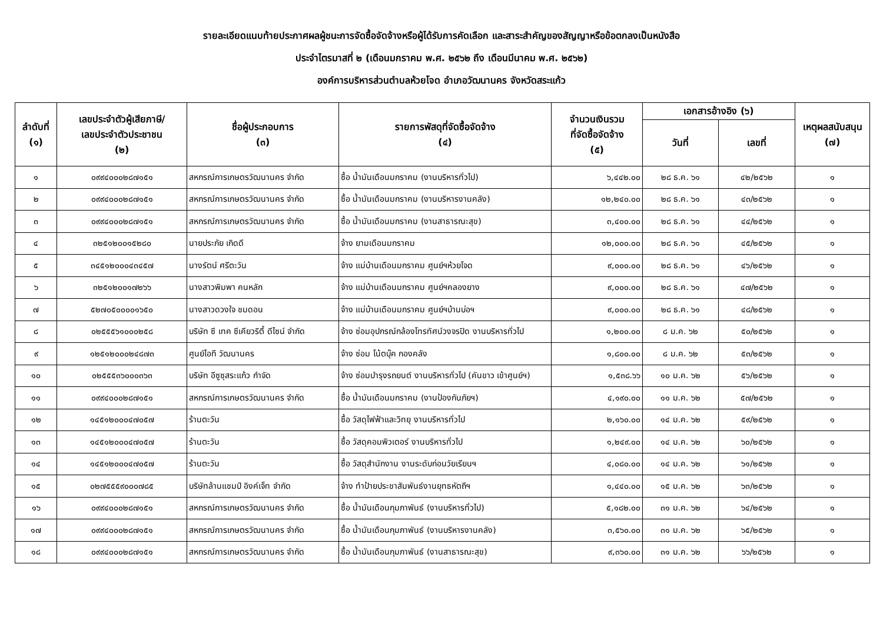รายละเอียดแนบท้ายประกาศผลผู้ชนะการจัดซื้อจัดจ้างหรือผู้ได้รับการคัดเลือก และสาระสำคัญของสัญญาหรือข้อตกลงเป็นหนังสือ
ประจำไตรมาสที่ ๒ (เดือนมกราคม พ.ศ. ๒๕๖๒ ถึง เดือนมีนาคม พ.ศ. ๒๕๖๒)
องค์การบริหารส่วนตำบลห้วยโจด อำเภอวัฒนานคร จังหวัดสระแก้ว
| ลำดับที่ (๑) | เลขประจำตัวผู้เสียภาษี/ เลขประจำตัวประชาชน (๒) | ชื่อผู้ประกอบการ (๓) | รายการพัสดุที่จัดซื้อจัดจ้าง (๔) | จำนวนเงินรวม ที่จัดซื้อจัดจ้าง (๕) | เอกสารอ้างอิง (๖) | | เหตุผลสนับสนุน (๗) |
| --- | --- | --- | --- | --- | --- | --- | --- |
| | | | | | วันที่ | เลขที่ | |
| ๑ | ๐๙๙๔๐๐๐๒๘๗๑๕๑ | สหกรณ์การเกษตรวัฒนานคร จำกัด | ซื้อ น้ำมันเดือนมกราคม (งานบริหารทั่วไป) | ๖,๔๔๒.๐๐ | ๒๘ ธ.ค. ๖๑ | ๔๒/๒๕๖๒ | ๑ |
| ๒ | ๐๙๙๔๐๐๐๒๘๗๑๕๑ | สหกรณ์การเกษตรวัฒนานคร จำกัด | ซื้อ น้ำมันเดือนมกราคม (งานบริหารงานคลัง) | ๑๒,๒๔๐.๐๐ | ๒๘ ธ.ค. ๖๑ | ๔๓/๒๕๖๒ | ๑ |
| ๓ | ๐๙๙๔๐๐๐๒๘๗๑๕๑ | สหกรณ์การเกษตรวัฒนานคร จำกัด | ซื้อ น้ำมันเดือนมกราคม (งานสาธารณะสุข) | ๓,๔๐๐.๐๐ | ๒๘ ธ.ค. ๖๑ | ๔๔/๒๕๖๒ | ๑ |
| ๔ | ๓๒๕๑๒๐๐๑๕๒๘๐ | นายประภัย เกิดดี | จ้าง ยามเดือนมกราคม | ๑๒,๐๐๐.๐๐ | ๒๘ ธ.ค. ๖๑ | ๔๕/๒๕๖๒ | ๑ |
| ๕ | ๓๔๕๑๒๐๐๐๔๓๔๕๗ | นางรัตน์ ศรีตะวัน | จ้าง แม่บ้านเดือนมกราคม ศูนย์ฯห้วยโจด | ๙,๐๐๐.๐๐ | ๒๘ ธ.ค. ๖๑ | ๔๖/๒๕๖๒ | ๑ |
| ๖ | ๓๒๕๑๒๐๐๑๗๒๖๖ | นางสาวพิมพา คนหลัก | จ้าง แม่บ้านเดือนมกราคม ศูนย์ฯคลองยาง | ๙,๐๐๐.๐๐ | ๒๘ ธ.ค. ๖๑ | ๔๗/๒๕๖๒ | ๑ |
| ๗ | ๕๒๗๐๕๐๐๐๐๑๖๕๐ | นางสาวดวงใจ ชมดอน | จ้าง แม่บ้านเดือนมกราคม ศูนย์ฯบ้านบ่อฯ | ๙,๐๐๐.๐๐ | ๒๘ ธ.ค. ๖๑ | ๔๘/๒๕๖๒ | ๑ |
| ๘ | ๐๒๕๕๕๖๑๐๐๐๒๕๘ | บริษัท ซี เทค ซีเคียวริตี้ ดีไซน์ จำกัด | จ้าง ซ่อมอุปกรณ์กล้องโทรทัศน์วงจรปิด งานบริหารทั่วไป | ๑,๒๐๐.๐๐ | ๘ ม.ค. ๖๒ | ๕๐/๒๕๖๒ | ๑ |
| ๙ | ๑๒๕๑๒๐๐๐๒๔๘๗๓ | ศูนย์ไอที วัฒนานคร | จ้าง ซ่อม โน้ตบุ๊ค กองคลัง | ๑,๘๐๐.๐๐ | ๘ ม.ค. ๖๒ | ๕๓/๒๕๖๒ | ๑ |
| ๑๐ | ๐๒๕๕๕๓๖๐๐๐๓๖๓ | บริษัท อีซูซุสระแก้ว กำจัด | จ้าง ซ่อมบำรุงรถยนต์ งานบริหารทั่วไป (คันขาว เข้าศูนย์ฯ) | ๑,๕๓๘.๖๖ | ๑๐ ม.ค. ๖๒ | ๕๖/๒๕๖๒ | ๑ |
| ๑๑ | ๐๙๙๔๐๐๐๒๘๗๑๕๑ | สหกรณ์การเกษตรวัฒนานคร จำกัด | ซื้อ น้ำมันเดือนมกราคม (งานป้องกันภัยฯ) | ๔,๑๙๐.๐๐ | ๑๑ ม.ค. ๖๒ | ๕๗/๒๕๖๒ | ๑ |
| ๑๒ | ๑๔๕๑๒๐๐๐๔๗๐๕๗ | ร้านตะวัน | ซื้อ วัสดุไฟฟ้าและวิทยุ งานบริหารทั่วไป | ๒,๑๖๐.๐๐ | ๑๔ ม.ค. ๖๒ | ๕๙/๒๕๖๒ | ๑ |
| ๑๓ | ๑๔๕๑๒๐๐๐๔๗๐๕๗ | ร้านตะวัน | ซื้อ วัสดุคอมพิวเตอร์ งานบริหารทั่วไป | ๑,๒๔๙.๐๐ | ๑๔ ม.ค. ๖๒ | ๖๐/๒๕๖๒ | ๑ |
| ๑๔ | ๑๔๕๑๒๐๐๐๔๗๐๕๗ | ร้านตะวัน | ซื้อ วัสดุสำนักงาน งานระดับก่อนวัยเรียนฯ | ๔,๐๘๐.๐๐ | ๑๔ ม.ค. ๖๒ | ๖๑/๒๕๖๒ | ๑ |
| ๑๕ | ๐๒๗๕๕๕๙๐๐๐๗๘๕ | บริษัทล้านแชมป์ อิงค์เจ็ท จำกัด | จ้าง ทำป้ายประชาสัมพันธ์งานยุทธหัตถีฯ | ๑,๔๔๐.๐๐ | ๑๕ ม.ค. ๖๒ | ๖๓/๒๕๖๒ | ๑ |
| ๑๖ | ๐๙๙๔๐๐๐๒๘๗๑๕๑ | สหกรณ์การเกษตรวัฒนานคร จำกัด | ซื้อ น้ำมันเดือนกุมภาพันธ์ (งานบริหารทั่วไป) | ๕,๑๘๒.๐๐ | ๓๑ ม.ค. ๖๒ | ๖๔/๒๕๖๒ | ๑ |
| ๑๗ | ๐๙๙๔๐๐๐๒๘๗๑๕๑ | สหกรณ์การเกษตรวัฒนานคร จำกัด | ซื้อ น้ำมันเดือนกุมภาพันธ์ (งานบริหารงานคลัง) | ๓,๕๖๐.๐๐ | ๓๑ ม.ค. ๖๒ | ๖๕/๒๕๖๒ | ๑ |
| ๑๘ | ๐๙๙๔๐๐๐๒๘๗๑๕๑ | สหกรณ์การเกษตรวัฒนานคร จำกัด | ซื้อ น้ำมันเดือนกุมภาพันธ์ (งานสาธารณะสุข) | ๙,๓๖๐.๐๐ | ๓๑ ม.ค. ๖๒ | ๖๖/๒๕๖๒ | ๑ |